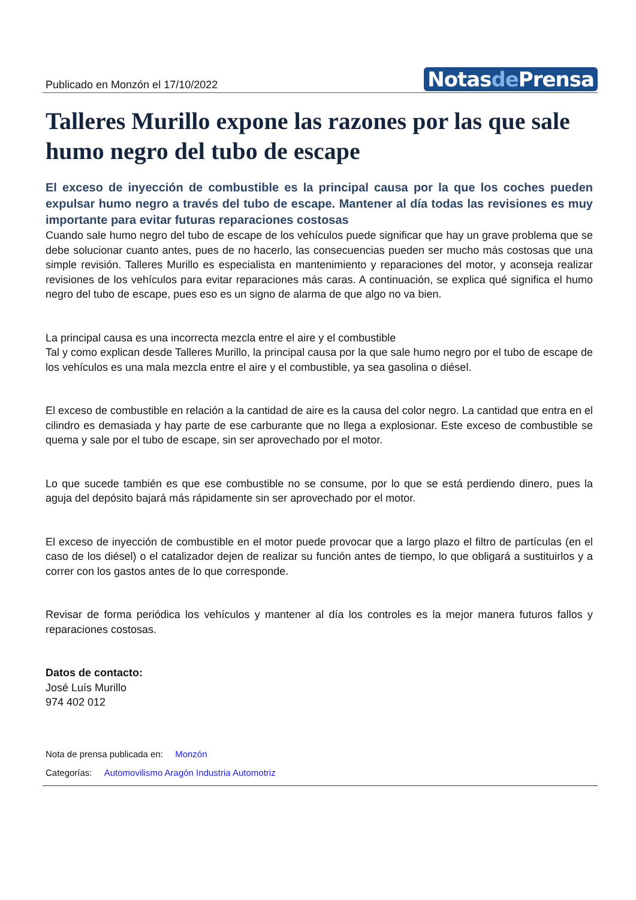Publicado en Monzón el 17/10/2022
Notasde Prensa
Talleres Murillo expone las razones por las que sale humo negro del tubo de escape
El exceso de inyección de combustible es la principal causa por la que los coches pueden expulsar humo negro a través del tubo de escape. Mantener al día todas las revisiones es muy importante para evitar futuras reparaciones costosas
Cuando sale humo negro del tubo de escape de los vehículos puede significar que hay un grave problema que se debe solucionar cuanto antes, pues de no hacerlo, las consecuencias pueden ser mucho más costosas que una simple revisión. Talleres Murillo es especialista en mantenimiento y reparaciones del motor, y aconseja realizar revisiones de los vehículos para evitar reparaciones más caras. A continuación, se explica qué significa el humo negro del tubo de escape, pues eso es un signo de alarma de que algo no va bien.
La principal causa es una incorrecta mezcla entre el aire y el combustible
Tal y como explican desde Talleres Murillo, la principal causa por la que sale humo negro por el tubo de escape de los vehículos es una mala mezcla entre el aire y el combustible, ya sea gasolina o diésel.
El exceso de combustible en relación a la cantidad de aire es la causa del color negro. La cantidad que entra en el cilindro es demasiada y hay parte de ese carburante que no llega a explosionar. Este exceso de combustible se quema y sale por el tubo de escape, sin ser aprovechado por el motor.
Lo que sucede también es que ese combustible no se consume, por lo que se está perdiendo dinero, pues la aguja del depósito bajará más rápidamente sin ser aprovechado por el motor.
El exceso de inyección de combustible en el motor puede provocar que a largo plazo el filtro de partículas (en el caso de los diésel) o el catalizador dejen de realizar su función antes de tiempo, lo que obligará a sustituirlos y a correr con los gastos antes de lo que corresponde.
Revisar de forma periódica los vehículos y mantener al día los controles es la mejor manera futuros fallos y reparaciones costosas.
Datos de contacto:
José Luís Murillo
974 402 012
Nota de prensa publicada en: Monzón
Categorías: Automovilismo Aragón Industria Automotriz